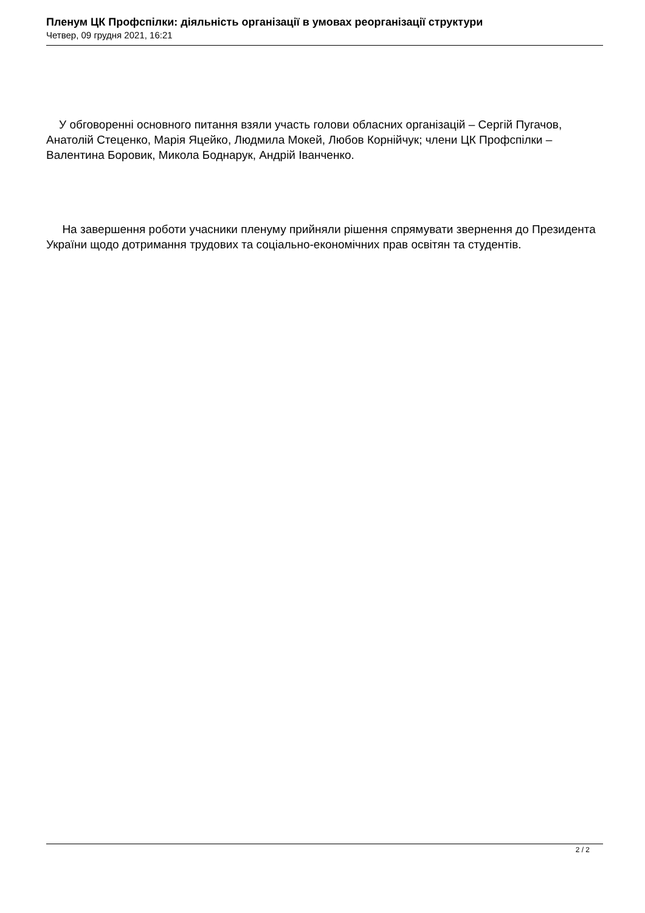Пленум ЦК Профспілки: діяльність організації в умовах реорганізації структури
Четвер, 09 грудня 2021, 16:21
У обговоренні основного питання взяли участь голови обласних організацій – Сергій Пугачов, Анатолій Стеценко, Марія Яцейко, Людмила Мокей, Любов Корнійчук; члени ЦК Профспілки – Валентина Боровик, Микола Боднарук, Андрій Іванченко.
На завершення роботи учасники пленуму прийняли рішення спрямувати звернення до Президента України щодо дотримання трудових та соціально-економічних прав освітян та студентів.
2 / 2